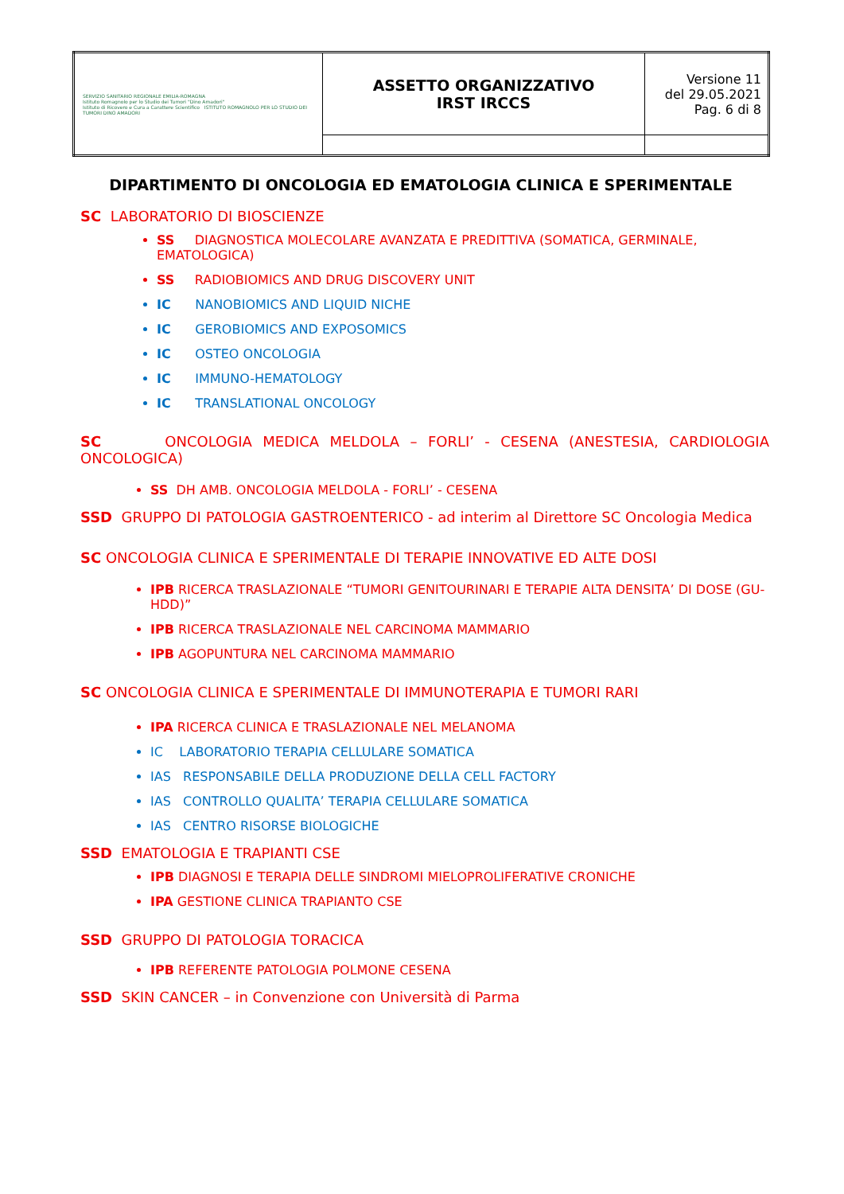| SERVIZIO SANITARIO REGIONALE EMILIA-ROMAGNA Istituto Romagnolo per lo Studio dei Tumori "Dino Amadori" Istituto di Ricovero e Cura a Carattere Scientifico ISTITUTO ROMAGNOLO PER LO STUDIO DEI TUMORI DINO AMADORI | ASSETTO ORGANIZZATIVO IRST IRCCS | Versione 11 del 29.05.2021 Pag. 6 di 8 |
DIPARTIMENTO DI ONCOLOGIA ED EMATOLOGIA CLINICA E SPERIMENTALE
SC LABORATORIO DI BIOSCIENZE
SS DIAGNOSTICA MOLECOLARE AVANZATA E PREDITTIVA (SOMATICA, GERMINALE, EMATOLOGICA)
SS RADIOBIOMICS AND DRUG DISCOVERY UNIT
IC NANOBIOMICS AND LIQUID NICHE
IC GEROBIOMICS AND EXPOSOMICS
IC OSTEO ONCOLOGIA
IC IMMUNO-HEMATOLOGY
IC TRANSLATIONAL ONCOLOGY
SC ONCOLOGIA MEDICA MELDOLA – FORLI’ - CESENA (ANESTESIA, CARDIOLOGIA ONCOLOGICA)
SS DH AMB. ONCOLOGIA MELDOLA - FORLI’ - CESENA
SSD GRUPPO DI PATOLOGIA GASTROENTERICO - ad interim al Direttore SC Oncologia Medica
SC ONCOLOGIA CLINICA E SPERIMENTALE DI TERAPIE INNOVATIVE ED ALTE DOSI
IPB RICERCA TRASLAZIONALE “TUMORI GENITOURINARI E TERAPIE ALTA DENSITA’ DI DOSE (GU-HDD)”
IPB RICERCA TRASLAZIONALE NEL CARCINOMA MAMMARIO
IPB AGOPUNTURA NEL CARCINOMA MAMMARIO
SC ONCOLOGIA CLINICA E SPERIMENTALE DI IMMUNOTERAPIA E TUMORI RARI
IPA RICERCA CLINICA E TRASLAZIONALE NEL MELANOMA
IC LABORATORIO TERAPIA CELLULARE SOMATICA
IAS RESPONSABILE DELLA PRODUZIONE DELLA CELL FACTORY
IAS CONTROLLO QUALITA’ TERAPIA CELLULARE SOMATICA
IAS CENTRO RISORSE BIOLOGICHE
SSD EMATOLOGIA E TRAPIANTI CSE
IPB DIAGNOSI E TERAPIA DELLE SINDROMI MIELOPROLIFERATIVE CRONICHE
IPA GESTIONE CLINICA TRAPIANTO CSE
SSD GRUPPO DI PATOLOGIA TORACICA
IPB REFERENTE PATOLOGIA POLMONE CESENA
SSD SKIN CANCER – in Convenzione con Università di Parma